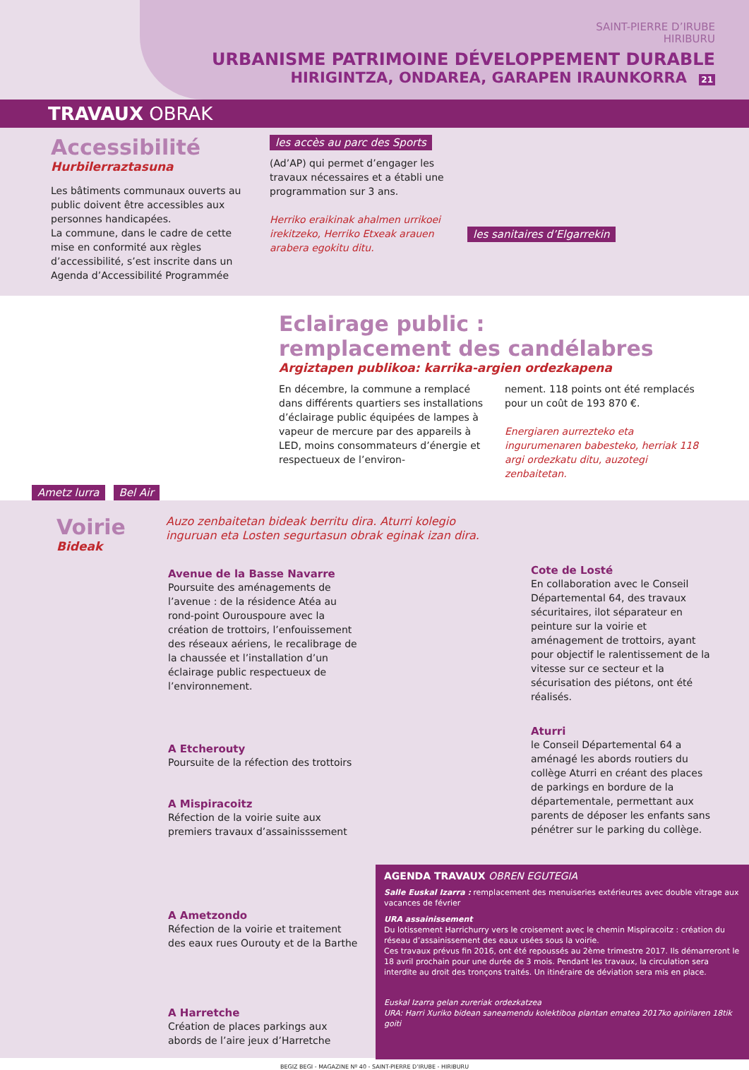SAINT-PIERRE D’IRUBE
HIRIBURU
URBANISME PATRIMOINE DÉVELOPPEMENT DURABLE
HIRIGINTZA, ONDAREA, GARAPEN IRAUNKORRA 21
TRAVAUX OBRAK
Accessibilité
Hurbilerraztasuna
Les bâtiments communaux ouverts au public doivent être accessibles aux personnes handicapées.
La commune, dans le cadre de cette mise en conformité aux règles d’accessibilité, s’est inscrite dans un Agenda d’Accessibilité Programmée
les accès au parc des Sports
(Ad’AP) qui permet d’engager les travaux nécessaires et a établi une programmation sur 3 ans.
Herriko eraikinak ahalmen urrikoei irekitzeko, Herriko Etxeak arauen arabera egokitu ditu.
les sanitaires d’Elgarrekin
Ametz lurra
Bel Air
Eclairage public :
remplacement des candélabres
Argiztapen publikoa: karrika-argien ordezkapena
En décembre, la commune a remplacé dans différents quartiers ses installations d’éclairage public équipées de lampes à vapeur de mercure par des appareils à LED, moins consommateurs d’énergie et respectueux de l’environ-
nement. 118 points ont été remplacés pour un coût de 193 870 €.
Energiaren aurrezteko eta ingurumenaren babesteko, herriak 118 argi ordezkatu ditu, auzotegi zenbaitetan.
Voirie
Bideak
Auzo zenbaitetan bideak berritu dira. Aturri kolegio inguruan eta Losten segurtasun obrak eginak izan dira.
Avenue de la Basse Navarre
Poursuite des aménagements de l’avenue : de la résidence Atéa au rond-point Ourouspoure avec la création de trottoirs, l’enfouissement des réseaux aériens, le recalibrage de la chaussée et l’installation d’un éclairage public respectueux de l’environnement.
A Etcherouty
Poursuite de la réfection des trottoirs
A Mispiracoitz
Réfection de la voirie suite aux premiers travaux d’assainisssement
A Ametzondo
Réfection de la voirie et traitement des eaux rues Ourouty et de la Barthe
A Harretche
Création de places parkings aux abords de l’aire jeux d’Harretche
Cote de Losté
En collaboration avec le Conseil Départemental 64, des travaux sécuritaires, ilot séparateur en peinture sur la voirie et aménagement de trottoirs, ayant pour objectif le ralentissement de la vitesse sur ce secteur et la sécurisation des piétons, ont été réalisés.
Aturri
le Conseil Départemental 64 a aménagé les abords routiers du collège Aturri en créant des places de parkings en bordure de la départementale, permettant aux parents de déposer les enfants sans pénétrer sur le parking du collège.
AGENDA TRAVAUX OBREN EGUTEGIA
Salle Euskal Izarra : remplacement des menuiseries extérieures avec double vitrage aux vacances de février
URA assainissement
Du lotissement Harrichurry vers le croisement avec le chemin Mispiracoitz : création du réseau d’assainissement des eaux usées sous la voirie.
Ces travaux prévus fin 2016, ont été repoussés au 2ème trimestre 2017. Ils démarreront le 18 avril prochain pour une durée de 3 mois. Pendant les travaux, la circulation sera interdite au droit des tronçons traités. Un itinéraire de déviation sera mis en place.
Euskal Izarra gelan zureriak ordezkatzea
URA: Harri Xuriko bidean saneamendu kolektiboa plantan ematea 2017ko apirilaren 18tik goiti
BEGIZ BEGI - MAGAZINE Nº 40 - SAINT-PIERRE D’IRUBE - HIRIBURU